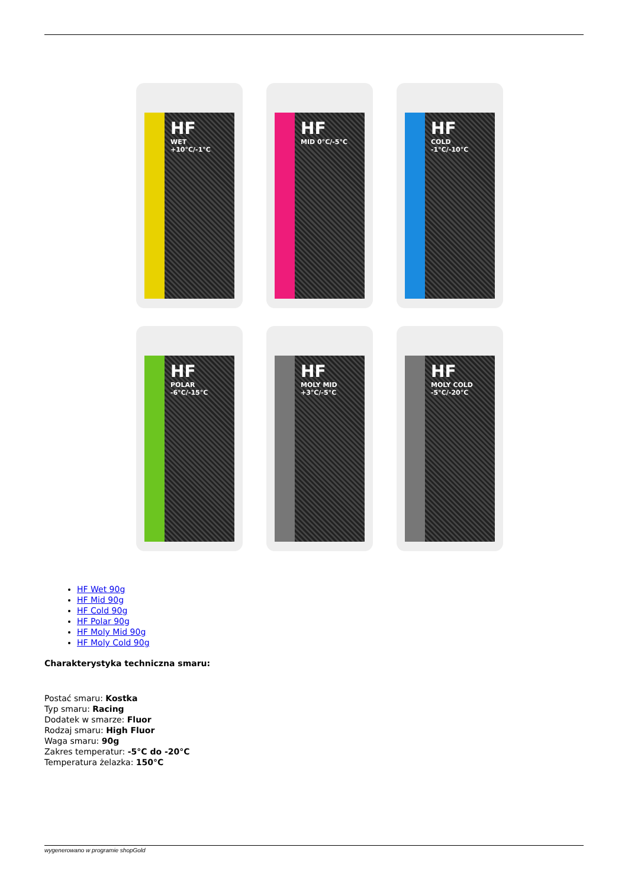HF
WET +10°C/-1°C
HF
MID 0°C/-5°C
HF
COLD -1°C/-10°C
HF
POLAR -6°C/-15°C
HF
MOLY MID +3°C/-5°C
HF
MOLY COLD -5°C/-20°C
HF Wet 90g
HF Mid 90g
HF Cold 90g
HF Polar 90g
HF Moly Mid 90g
HF Moly Cold 90g
Charakterystyka techniczna smaru:
Postać smaru: Kostka
Typ smaru: Racing
Dodatek w smarze: Fluor
Rodzaj smaru: High Fluor
Waga smaru: 90g
Zakres temperatur: -5°C do -20°C
Temperatura żelazka: 150°C
wygenerowano w programie shopGold